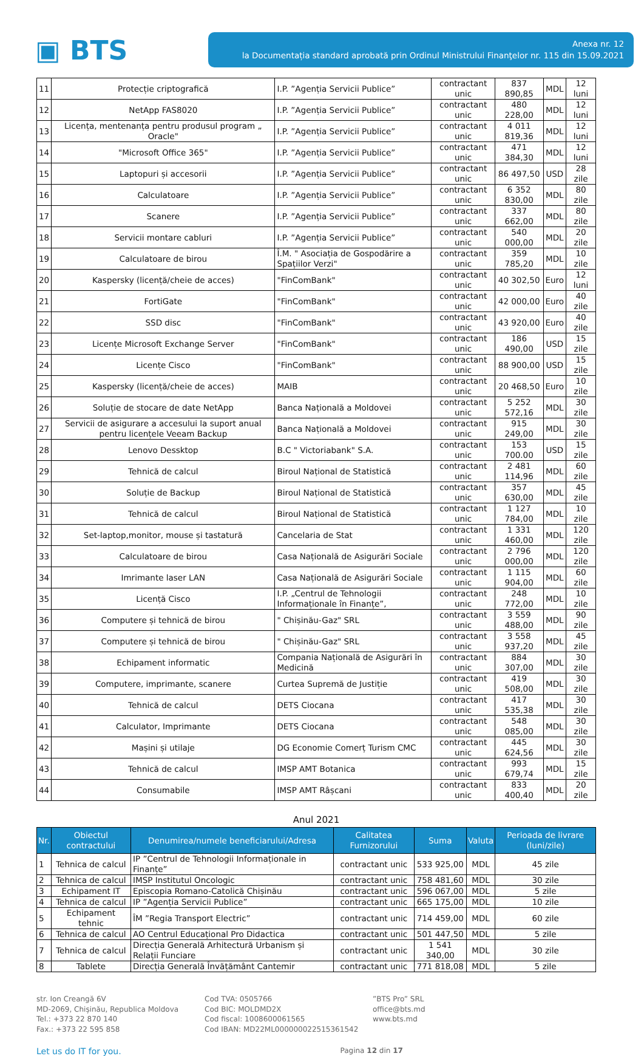▣ BTS
Anexa nr. 12
la Documentația standard aprobată prin Ordinul Ministrului Finanţelor nr. 115 din 15.09.2021
| 11 | Protecție criptografică | I.P. ”Agenția Servicii Publice” | contractant unic | 837 890,85 | MDL | 12 luni |
| 12 | NetApp FAS8020 | I.P. ”Agenția Servicii Publice” | contractant unic | 480 228,00 | MDL | 12 luni |
| 13 | Licența, mentenanța pentru produsul program „ Oracle" | I.P. ”Agenția Servicii Publice” | contractant unic | 4 011 819,36 | MDL | 12 luni |
| 14 | "Microsoft Office 365" | I.P. ”Agenția Servicii Publice” | contractant unic | 471 384,30 | MDL | 12 luni |
| 15 | Laptopuri și accesorii | I.P. ”Agenția Servicii Publice” | contractant unic | 86 497,50 | USD | 28 zile |
| 16 | Calculatoare | I.P. ”Agenția Servicii Publice” | contractant unic | 6 352 830,00 | MDL | 80 zile |
| 17 | Scanere | I.P. ”Agenția Servicii Publice” | contractant unic | 337 662,00 | MDL | 80 zile |
| 18 | Servicii montare cabluri | I.P. ”Agenția Servicii Publice” | contractant unic | 540 000,00 | MDL | 20 zile |
| 19 | Calculatoare de birou | Î.M. " Asociația de Gospodărire a Spațiilor Verzi" | contractant unic | 359 785,20 | MDL | 10 zile |
| 20 | Kaspersky (licență/cheie de acces) | "FinComBank" | contractant unic | 40 302,50 | Euro | 12 luni |
| 21 | FortiGate | "FinComBank" | contractant unic | 42 000,00 | Euro | 40 zile |
| 22 | SSD disc | "FinComBank" | contractant unic | 43 920,00 | Euro | 40 zile |
| 23 | Licențe Microsoft Exchange Server | "FinComBank" | contractant unic | 186 490,00 | USD | 15 zile |
| 24 | Licențe Cisco | "FinComBank" | contractant unic | 88 900,00 | USD | 15 zile |
| 25 | Kaspersky (licență/cheie de acces) | MAIB | contractant unic | 20 468,50 | Euro | 10 zile |
| 26 | Soluție de stocare de date NetApp | Banca Națională a Moldovei | contractant unic | 5 252 572,16 | MDL | 30 zile |
| 27 | Servicii de asigurare a accesului la suport anual pentru licențele Veeam Backup | Banca Națională a Moldovei | contractant unic | 915 249,00 | MDL | 30 zile |
| 28 | Lenovo Dessktop | B.C " Victoriabank" S.A. | contractant unic | 153 700.00 | USD | 15 zile |
| 29 | Tehnică de calcul | Biroul Național de Statistică | contractant unic | 2 481 114,96 | MDL | 60 zile |
| 30 | Soluție de Backup | Biroul Național de Statistică | contractant unic | 357 630,00 | MDL | 45 zile |
| 31 | Tehnică de calcul | Biroul Național de Statistică | contractant unic | 1 127 784,00 | MDL | 10 zile |
| 32 | Set-laptop,monitor, mouse și tastatură | Cancelaria de Stat | contractant unic | 1 331 460,00 | MDL | 120 zile |
| 33 | Calculatoare de birou | Casa Națională de Asigurări Sociale | contractant unic | 2 796 000,00 | MDL | 120 zile |
| 34 | Imrimante laser LAN | Casa Națională de Asigurări Sociale | contractant unic | 1 115 904,00 | MDL | 60 zile |
| 35 | Licență Cisco | I.P. „Centrul de Tehnologii Informaționale în Finanțe”, | contractant unic | 248 772,00 | MDL | 10 zile |
| 36 | Computere și tehnică de birou | " Chișinău-Gaz" SRL | contractant unic | 3 559 488,00 | MDL | 90 zile |
| 37 | Computere și tehnică de birou | " Chișinău-Gaz" SRL | contractant unic | 3 558 937,20 | MDL | 45 zile |
| 38 | Echipament informatic | Compania Națională de Asigurări în Medicină | contractant unic | 884 307,00 | MDL | 30 zile |
| 39 | Computere, imprimante, scanere | Curtea Supremă de Justiție | contractant unic | 419 508,00 | MDL | 30 zile |
| 40 | Tehnică de calcul | DETS Ciocana | contractant unic | 417 535,38 | MDL | 30 zile |
| 41 | Calculator, Imprimante | DETS Ciocana | contractant unic | 548 085,00 | MDL | 30 zile |
| 42 | Mașini și utilaje | DG Economie Comerț Turism CMC | contractant unic | 445 624,56 | MDL | 30 zile |
| 43 | Tehnică de calcul | IMSP AMT Botanica | contractant unic | 993 679,74 | MDL | 15 zile |
| 44 | Consumabile | IMSP AMT Râșcani | contractant unic | 833 400,40 | MDL | 20 zile |
Anul 2021
| Nr. | Obiectul contractului | Denumirea/numele beneficiarului/Adresa | Calitatea Furnizorului | Suma | Valuta | Perioada de livrare (luni/zile) |
| --- | --- | --- | --- | --- | --- | --- |
| 1 | Tehnica de calcul | IP ”Centrul de Tehnologii Informaționale in Finanțe” | contractant unic | 533 925,00 | MDL | 45 zile |
| 2 | Tehnica de calcul | IMSP Institutul Oncologic | contractant unic | 758 481,60 | MDL | 30 zile |
| 3 | Echipament IT | Episcopia Romano-Catolică Chișinău | contractant unic | 596 067,00 | MDL | 5 zile |
| 4 | Tehnica de calcul | IP ”Agenția Servicii Publice” | contractant unic | 665 175,00 | MDL | 10 zile |
| 5 | Echipament tehnic | ÎM ”Regia Transport Electric” | contractant unic | 714 459,00 | MDL | 60 zile |
| 6 | Tehnica de calcul | AO Centrul Educațional Pro Didactica | contractant unic | 501 447,50 | MDL | 5 zile |
| 7 | Tehnica de calcul | Direcția Generală Arhitectură Urbanism și Relații Funciare | contractant unic | 1 541 340,00 | MDL | 30 zile |
| 8 | Tablete | Direcția Generală Învățământ Cantemir | contractant unic | 771 818,08 | MDL | 5 zile |
str. Ion Creangă 6V
MD-2069, Chișinău, Republica Moldova
Tel.: +373 22 870 140
Fax.: +373 22 595 858
Cod TVA: 0505766
Cod BIC: MOLDMD2X
Cod fiscal: 1008600061565
Cod IBAN: MD22ML000000022515361542
”BTS Pro” SRL
office@bts.md
www.bts.md
Let us do IT for you. Pagina 12 din 17